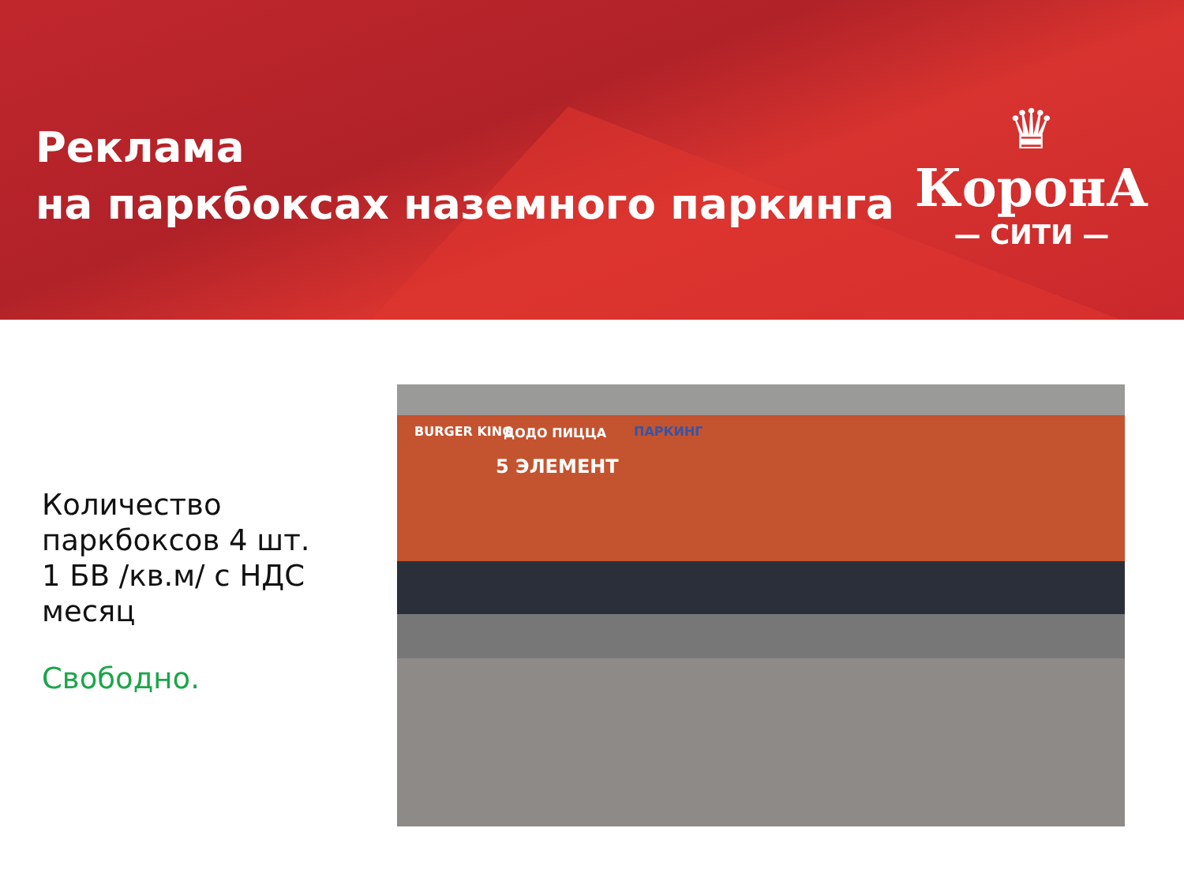Реклама
на паркбоксах наземного паркинга
♛
КоронА
— СИТИ —
Количество паркбоксов 4 шт.
1 БВ /кв.м/ с НДС месяц
Свободно.
BURGER KING ДОДО ПИЦЦА
5 ЭЛЕМЕНТ
ПАРКИНГ